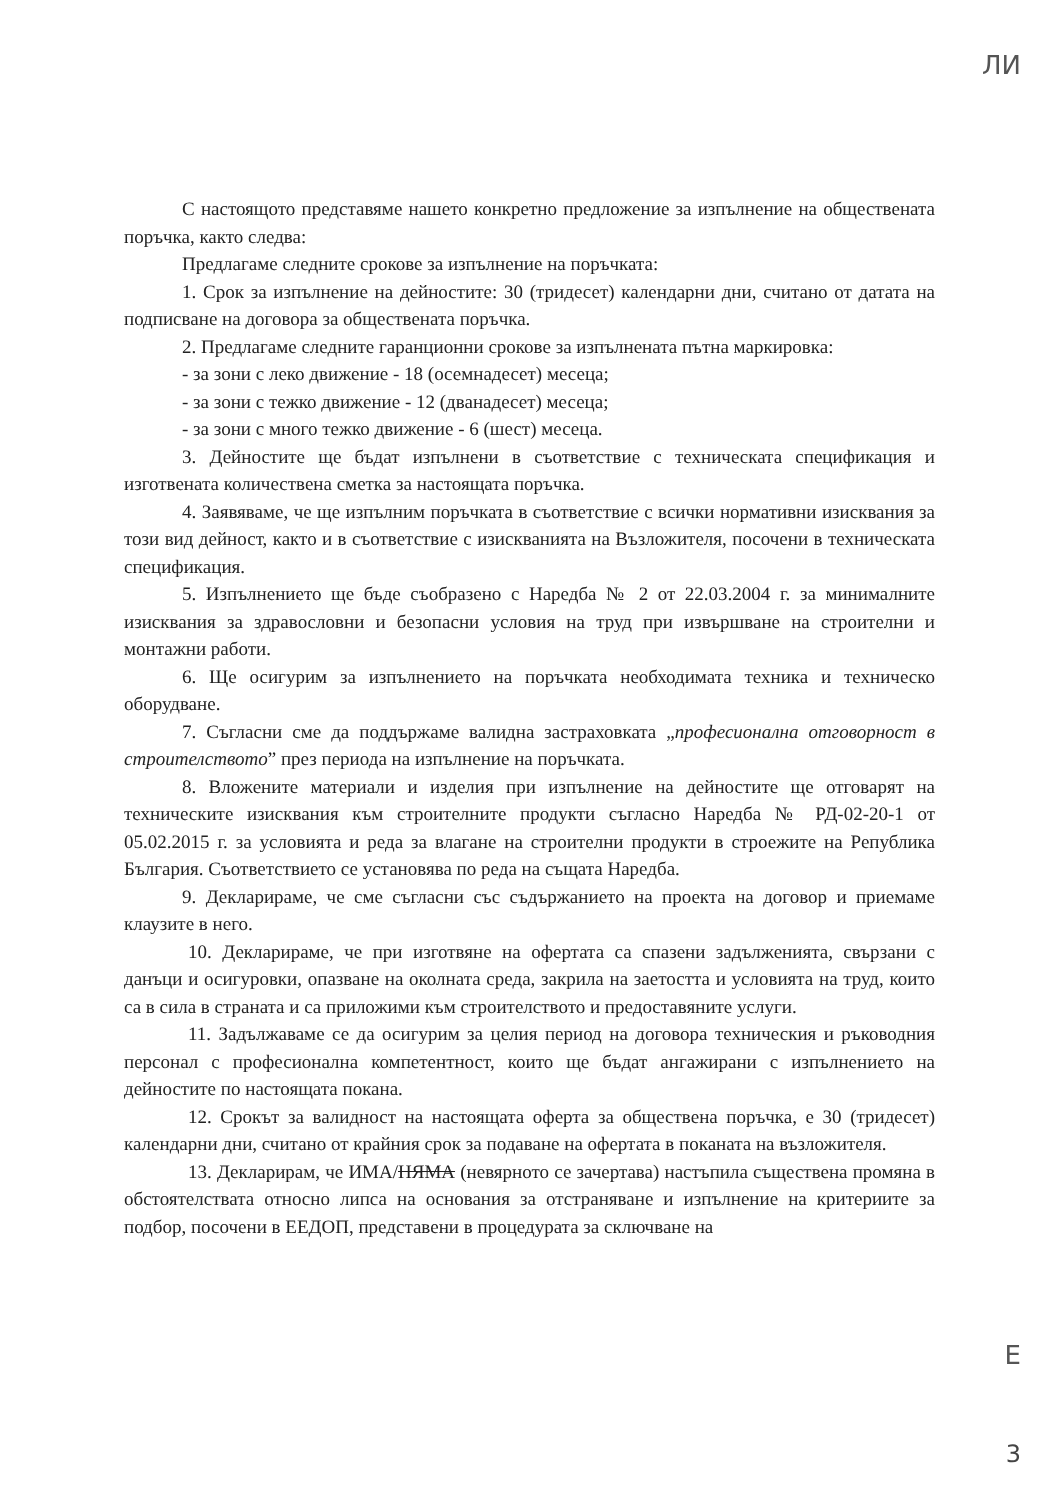ЛИ
С настоящото представяме нашето конкретно предложение за изпълнение на обществената поръчка, както следва:
Предлагаме следните срокове за изпълнение на поръчката:
1. Срок за изпълнение на дейностите: 30 (тридесет) календарни дни, считано от датата на подписване на договора за обществената поръчка.
2. Предлагаме следните гаранционни срокове за изпълнената пътна маркировка:
- за зони с леко движение - 18 (осемнадесет) месеца;
- за зони с тежко движение - 12 (дванадесет) месеца;
- за зони с много тежко движение - 6 (шест) месеца.
3. Дейностите ще бъдат изпълнени в съответствие с техническата спецификация и изготвената количествена сметка за настоящата поръчка.
4. Заявяваме, че ще изпълним поръчката в съответствие с всички нормативни изисквания за този вид дейност, както и в съответствие с изискванията на Възложителя, посочени в техническата спецификация.
5. Изпълнението ще бъде съобразено с Наредба № 2 от 22.03.2004 г. за минималните изисквания за здравословни и безопасни условия на труд при извършване на строителни и монтажни работи.
6. Ще осигурим за изпълнението на поръчката необходимата техника и техническо оборудване.
7. Съгласни сме да поддържаме валидна застраховката „професионална отговорност в строителството” през периода на изпълнение на поръчката.
8. Вложените материали и изделия при изпълнение на дейностите ще отговарят на техническите изисквания към строителните продукти съгласно Наредба № РД-02-20-1 от 05.02.2015 г. за условията и реда за влагане на строителни продукти в строежите на Република България. Съответствието се установява по реда на същата Наредба.
9. Декларираме, че сме съгласни със съдържанието на проекта на договор и приемаме клаузите в него.
10. Декларираме, че при изготвяне на офертата са спазени задълженията, свързани с данъци и осигуровки, опазване на околната среда, закрила на заетостта и условията на труд, които са в сила в страната и са приложими към строителството и предоставяните услуги.
11. Задължаваме се да осигурим за целия период на договора техническия и ръководния персонал с професионална компетентност, които ще бъдат ангажирани с изпълнението на дейностите по настоящата покана.
12. Срокът за валидност на настоящата оферта за обществена поръчка, е 30 (тридесет) календарни дни, считано от крайния срок за подаване на офертата в поканата на възложителя.
13. Декларирам, че ИМА/НЯМА (невярното се зачертава) настъпила съществена промяна в обстоятелствата относно липса на основания за отстраняване и изпълнение на критериите за подбор, посочени в ЕЕДОП, представени в процедурата за сключване на
Е
3